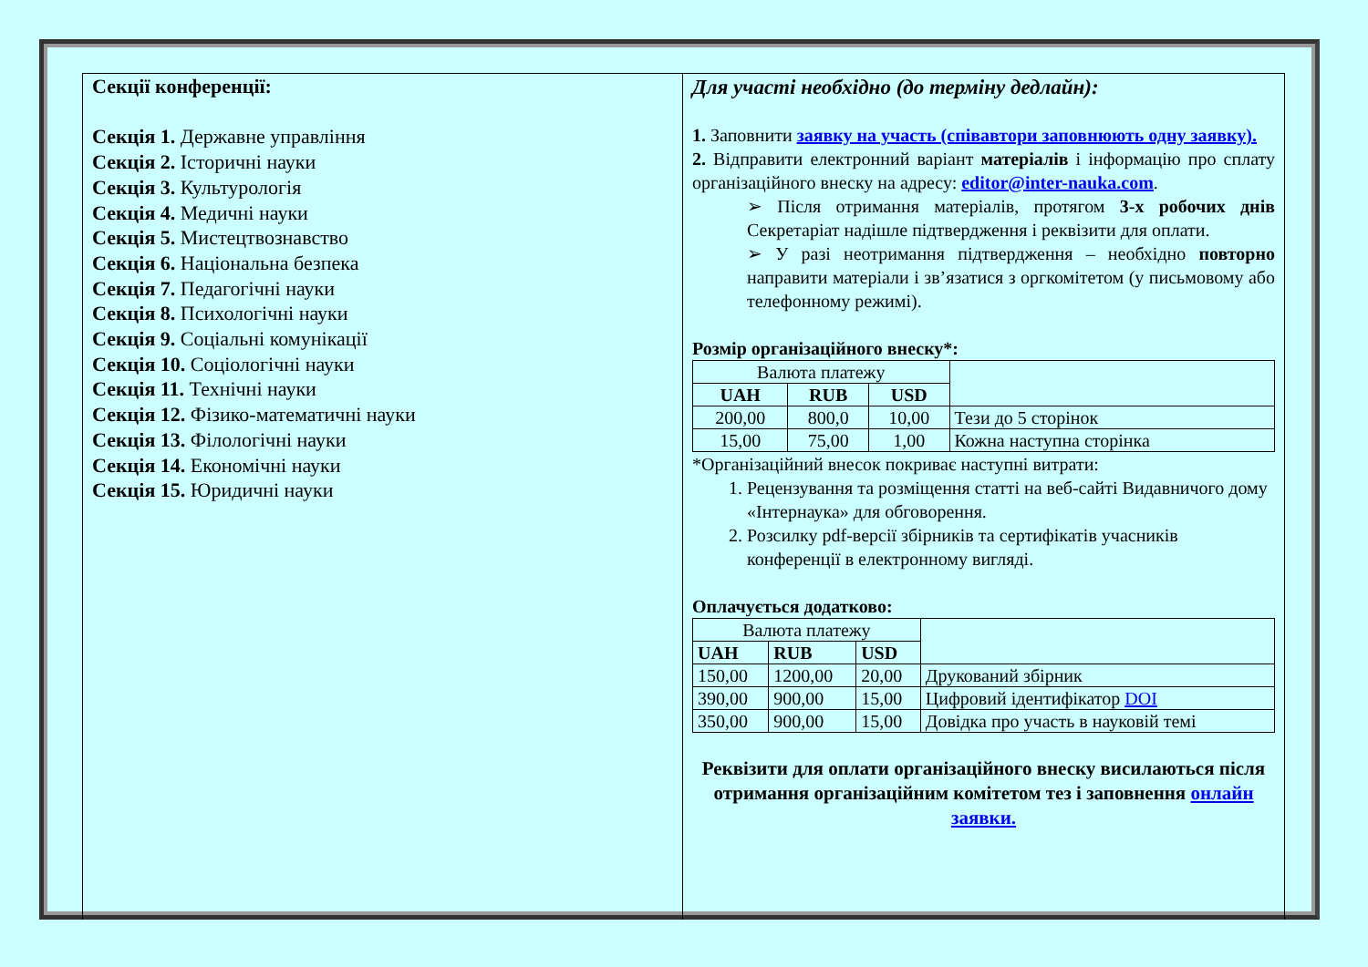Секції конференції:
Секція 1. Державне управління
Секція 2. Історичні науки
Секція 3. Культурологія
Секція 4. Медичні науки
Секція 5. Мистецтвознавство
Секція 6. Національна безпека
Секція 7. Педагогічні науки
Секція 8. Психологічні науки
Секція 9. Соціальні комунікації
Секція 10. Соціологічні науки
Секція 11. Технічні науки
Секція 12. Фізико-математичні науки
Секція 13. Філологічні науки
Секція 14. Економічні науки
Секція 15. Юридичні науки
Для участі необхідно (до терміну дедлайн):
1. Заповнити заявку на участь (співавтори заповнюють одну заявку).
2. Відправити електронний варіант матеріалів і інформацію про сплату організаційного внеску на адресу: editor@inter-nauka.com.
➢ Після отримання матеріалів, протягом 3-х робочих днів Секретаріат надішле підтвердження і реквізити для оплати.
➢ У разі неотримання підтвердження – необхідно повторно направити матеріали і зв’язатися з оргкомітетом (у письмовому або телефонному режимі).
Розмір організаційного внеску*:
| Валюта платежу | | | |
| UAH | RUB | USD | |
| 200,00 | 800,0 | 10,00 | Тези до 5 сторінок |
| 15,00 | 75,00 | 1,00 | Кожна наступна сторінка |
*Організаційний внесок покриває наступні витрати:
1. Рецензування та розміщення статті на веб-сайті Видавничого дому «Інтернаука» для обговорення.
2. Розсилку pdf-версії збірників та сертифікатів учасників конференції в електронному вигляді.
Оплачується додатково:
| Валюта платежу | | | |
| UAH | RUB | USD | |
| 150,00 | 1200,00 | 20,00 | Друкований збірник |
| 390,00 | 900,00 | 15,00 | Цифровий ідентифікатор DOI |
| 350,00 | 900,00 | 15,00 | Довідка про участь в науковій темі |
Реквізити для оплати організаційного внеску висилаються після отримання організаційним комітетом тез і заповнення онлайн заявки.